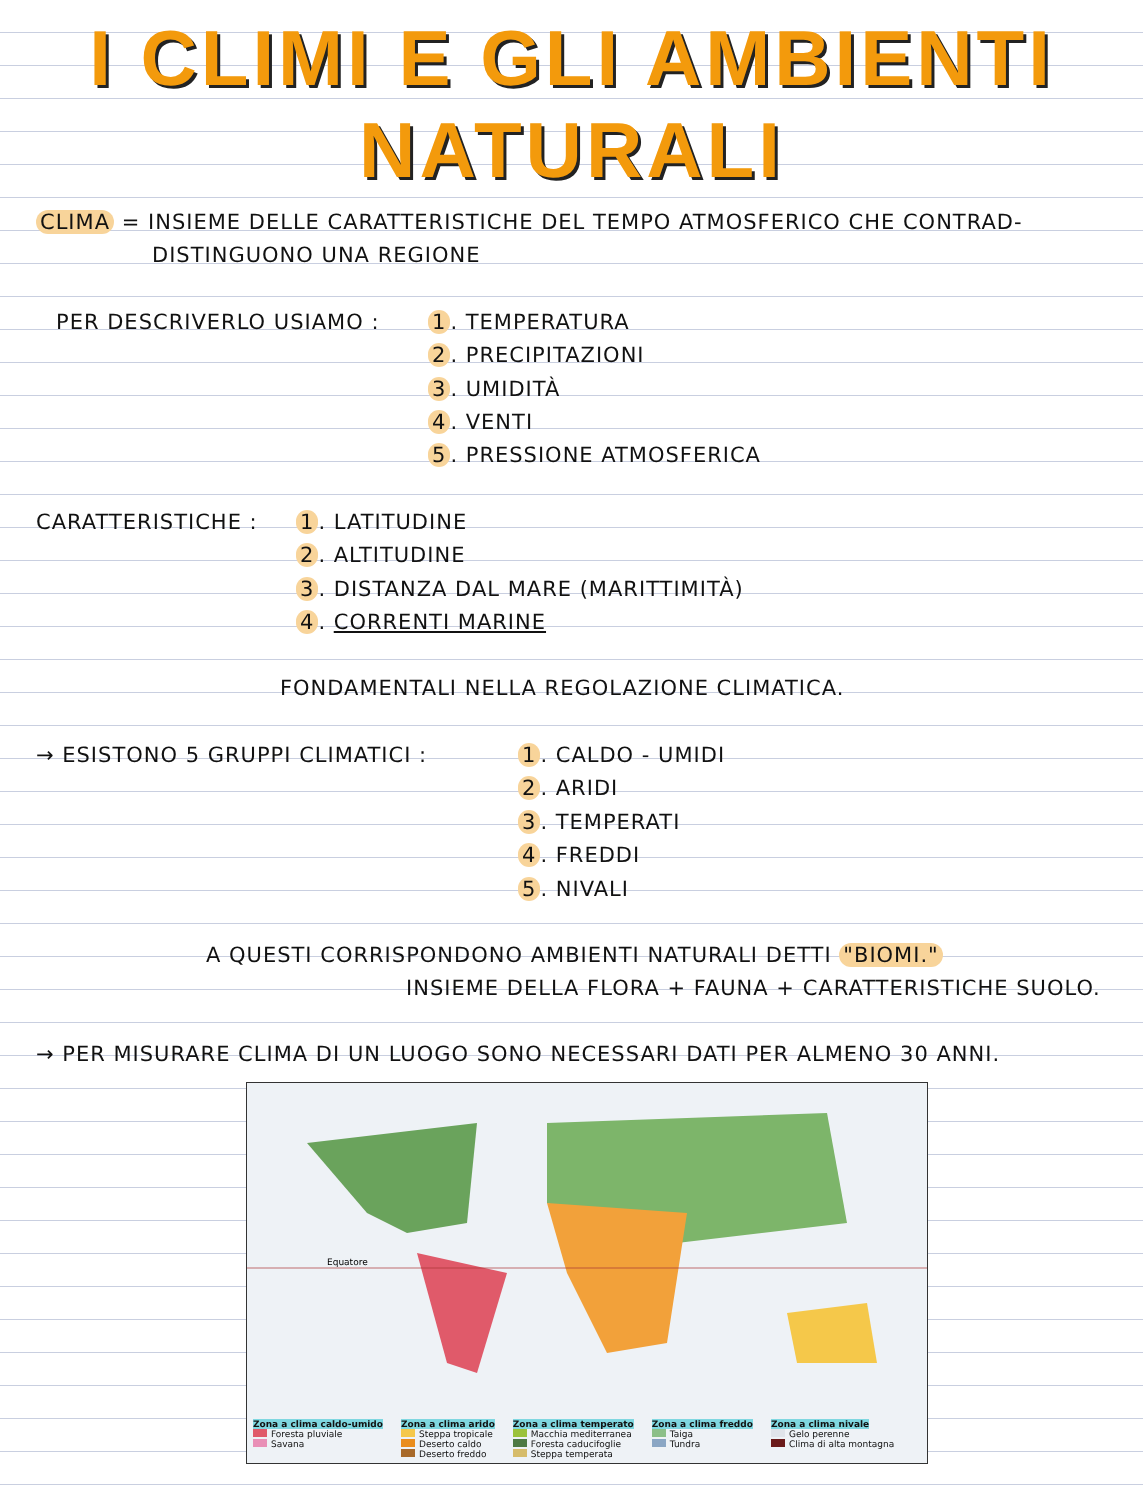I CLIMI E GLI AMBIENTI
NATURALI
CLIMA = INSIEME DELLE CARATTERISTICHE DEL TEMPO ATMOSFERICO CHE CONTRAD-
DISTINGUONO UNA REGIONE
PER DESCRIVERLO USIAMO : 1. TEMPERATURA
2. PRECIPITAZIONI
3. UMIDITÀ
4. VENTI
5. PRESSIONE ATMOSFERICA
CARATTERISTICHE : 1. LATITUDINE
2. ALTITUDINE
3. DISTANZA DAL MARE (MARITTIMITÀ)
4. CORRENTI MARINE
FONDAMENTALI NELLA REGOLAZIONE CLIMATICA.
→ ESISTONO 5 GRUPPI CLIMATICI : 1. CALDO - UMIDI
2. ARIDI
3. TEMPERATI
4. FREDDI
5. NIVALI
A QUESTI CORRISPONDONO AMBIENTI NATURALI DETTI "BIOMI."
INSIEME DELLA FLORA + FAUNA + CARATTERISTICHE SUOLO.
→ PER MISURARE CLIMA DI UN LUOGO SONO NECESSARI DATI PER ALMENO 30 ANNI.
Equatore
Zona a clima caldo-umido
Foresta pluviale
Savana
Zona a clima arido
Steppa tropicale
Deserto caldo
Deserto freddo
Zona a clima temperato
Macchia mediterranea
Foresta caducifoglie
Steppa temperata
Zona a clima freddo
Taiga
Tundra
Zona a clima nivale
Gelo perenne
Clima di alta montagna